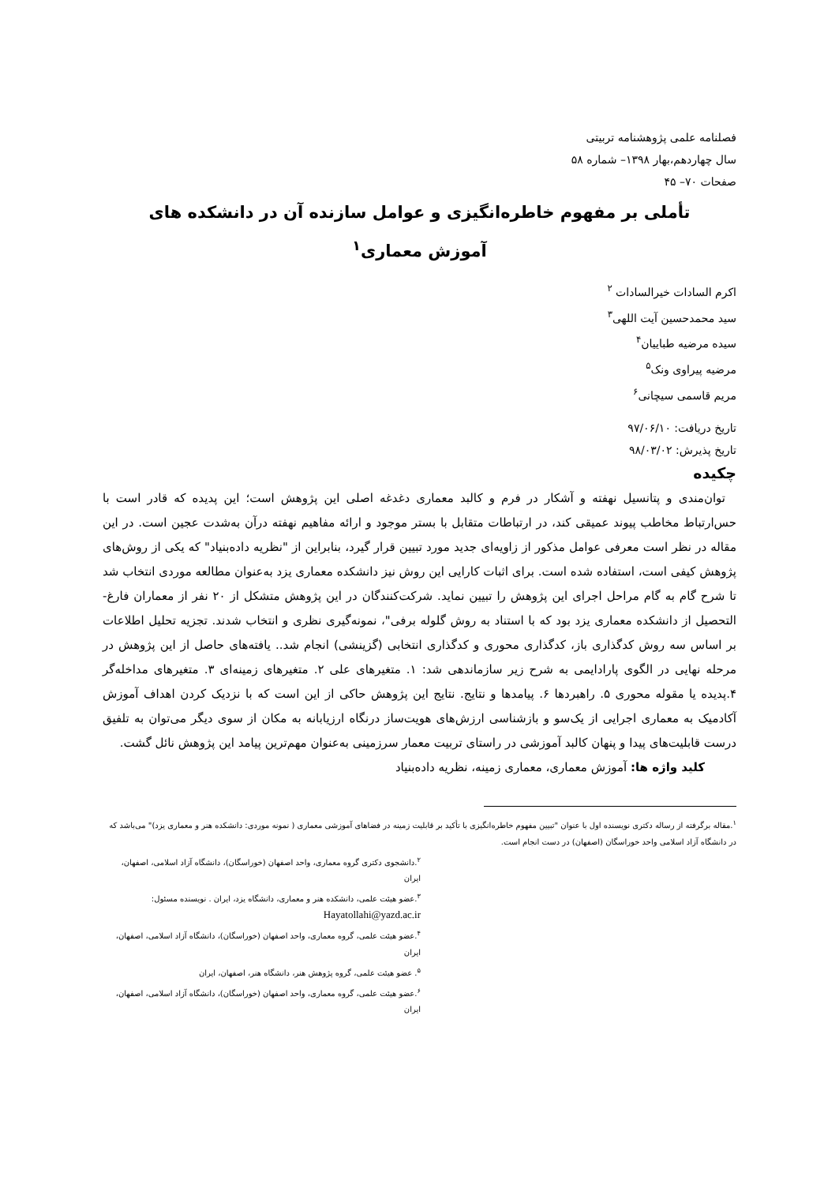فصلنامه علمی پژوهشنامه تربیتی
سال چهاردهم،بهار ۱۳۹۸– شماره ۵۸
صفحات ۷۰– ۴۵
تأملی بر مفهوم خاطره‌انگیزی و عوامل سازنده آن در دانشکده های
آموزش معماری<sup>۱</sup>
اکرم السادات خیرالسادات <sup>۲</sup>
سید محمدحسین آیت اللهی<sup>۳</sup>
سیده مرضیه طباییان<sup>۴</sup>
مرضیه پیراوی ونک<sup>۵</sup>
مریم قاسمی سیچانی<sup>۶</sup>
تاریخ دریافت: ۹۷/۰۶/۱۰
تاریخ پذیرش: ۹۸/۰۳/۰۲
چکیده
توان‌مندی و پتانسیل نهفته و آشکار در فرم و کالبد معماری دغدغه اصلی این پژوهش است؛ این پدیده که قادر است با حس‌ارتباط مخاطب پیوند عمیقی کند، در ارتباطات متقابل با بستر موجود و ارائه مفاهیم نهفته درآن به‌شدت عجین است. در این مقاله در نظر است معرفی عوامل مذکور از زاویه‌ای جدید مورد تبیین قرار گیرد، بنابراین از "نظریه داده‌بنیاد" که یکی از روش‌های پژوهش کیفی است، استفاده شده است. برای اثبات کارایی این روش نیز دانشکده معماری یزد به‌عنوان مطالعه موردی انتخاب شد تا شرح گام به گام مراحل اجرای این پژوهش را تبیین نماید. شرکت‌کنندگان در این پژوهش متشکل از ۲۰ نفر از معماران فارغ-التحصیل از دانشکده معماری یزد بود که با استناد به روش گلوله برفی"، نمونه‌گیری نظری و انتخاب شدند. تجزیه تحلیل اطلاعات بر اساس سه روش کدگذاری باز، کدگذاری محوری و کدگذاری انتخابی (گزینشی) انجام شد.. یافته‌های حاصل از این پژوهش در مرحله نهایی در الگوی پارادایمی به شرح زیر سازماندهی شد: ۱. متغیرهای علی ۲. متغیرهای زمینه‌ای ۳. متغیرهای مداخله‌گر ۴.پدیده یا مقوله محوری ۵. راهبردها ۶. پیامدها و نتایج. نتایج این پژوهش حاکی از این است که با نزدیک کردن اهداف آموزش آکادمیک به معماری اجرایی از یک‌سو و بازشناسی ارزش‌های هویت‌ساز درنگاه ارزیابانه به مکان از سوی دیگر می‌توان به تلفیق درست قابلیت‌های پیدا و پنهان کالبد آموزشی در راستای تربیت معمار سرزمینی به‌عنوان مهم‌ترین پیامد این پژوهش نائل گشت.
کلید واژه ها: آموزش معماری، معماری زمینه، نظریه داده‌بنیاد
<sup>۱</sup>.مقاله برگرفته از رساله دکتری نویسنده اول با عنوان "تبیین مفهوم خاطره‌انگیزی با تأکید بر قابلیت زمینه در فضاهای آموزشی معماری ( نمونه موردی: دانشکده هنر و معماری یزد)" می‌باشد که در دانشگاه آزاد اسلامی واحد خوراسگان (اصفهان) در دست انجام است.
<sup>۲</sup>.دانشجوی دکتری گروه معماری، واحد اصفهان (خوراسگان)، دانشگاه آزاد اسلامی، اصفهان، ایران
<sup>۳</sup>.عضو هیئت علمی، دانشکده هنر و معماری، دانشگاه یزد، ایران . نویسنده مسئول: Hayatollahi@yazd.ac.ir
<sup>۴</sup>.عضو هیئت علمی، گروه معماری، واحد اصفهان (خوراسگان)، دانشگاه آزاد اسلامی، اصفهان، ایران
<sup>۵</sup>. عضو هیئت علمی، گروه پژوهش هنر، دانشگاه هنر، اصفهان، ایران
<sup>۶</sup>.عضو هیئت علمی، گروه معماری، واحد اصفهان (خوراسگان)، دانشگاه آزاد اسلامی، اصفهان، ایران